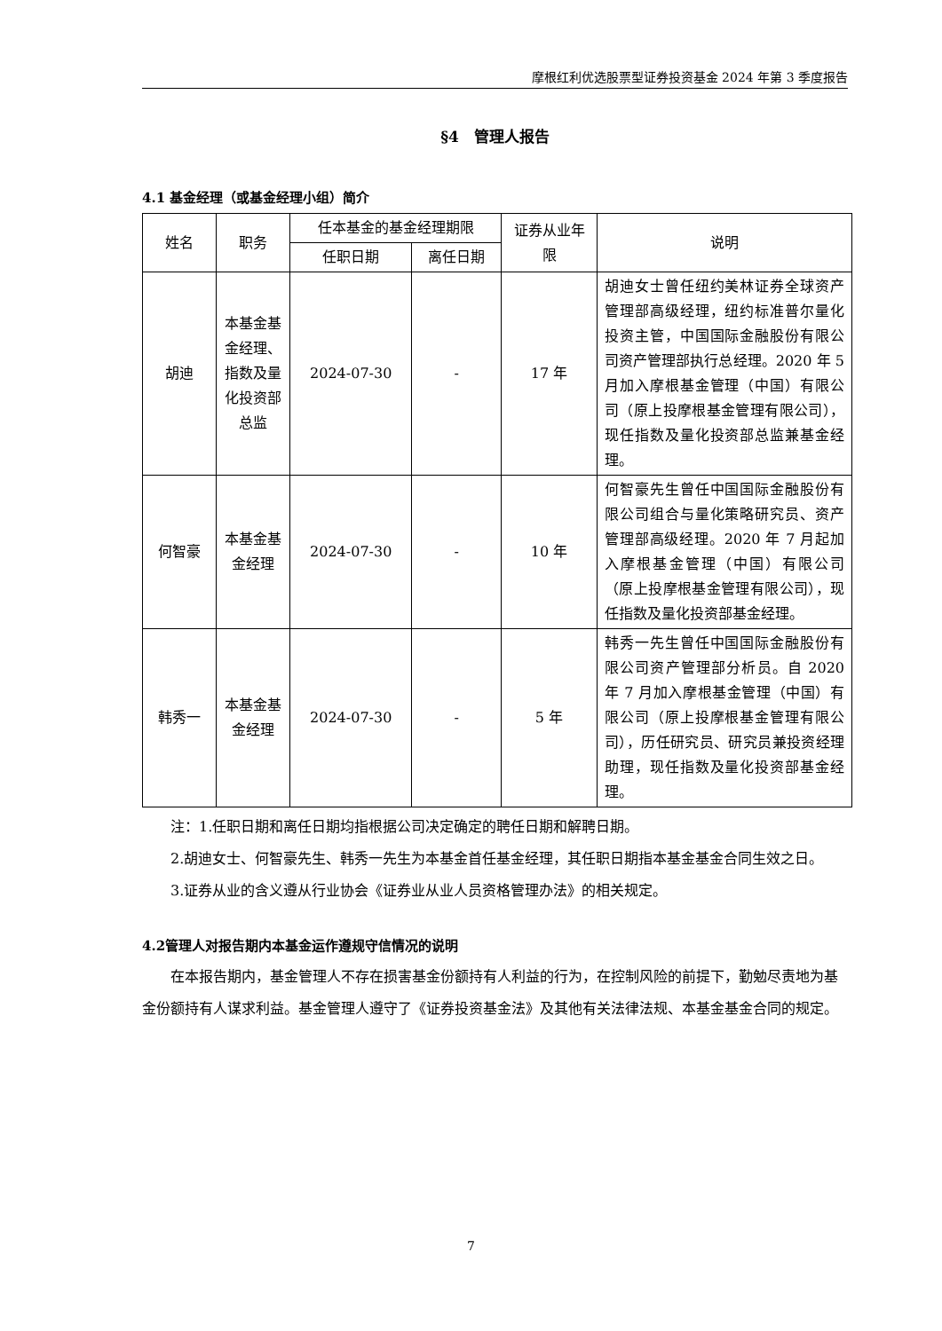摩根红利优选股票型证券投资基金 2024 年第 3 季度报告
§4　管理人报告
4.1 基金经理（或基金经理小组）简介
| 姓名 | 职务 | 任本基金的基金经理期限 | | 证券从业年限 | 说明 |
| --- | --- | --- | --- | --- | --- |
| | | 任职日期 | 离任日期 | | |
| 胡迪 | 本基金基金经理、指数及量化投资部总监 | 2024-07-30 | - | 17 年 | 胡迪女士曾任纽约美林证券全球资产管理部高级经理，纽约标准普尔量化投资主管，中国国际金融股份有限公司资产管理部执行总经理。2020 年 5 月加入摩根基金管理（中国）有限公司（原上投摩根基金管理有限公司），现任指数及量化投资部总监兼基金经理。 |
| 何智豪 | 本基金基金经理 | 2024-07-30 | - | 10 年 | 何智豪先生曾任中国国际金融股份有限公司组合与量化策略研究员、资产管理部高级经理。2020 年 7 月起加入摩根基金管理（中国）有限公司（原上投摩根基金管理有限公司），现任指数及量化投资部基金经理。 |
| 韩秀一 | 本基金基金经理 | 2024-07-30 | - | 5 年 | 韩秀一先生曾任中国国际金融股份有限公司资产管理部分析员。自 2020 年 7 月加入摩根基金管理（中国）有限公司（原上投摩根基金管理有限公司），历任研究员、研究员兼投资经理助理，现任指数及量化投资部基金经理。 |
注：1.任职日期和离任日期均指根据公司决定确定的聘任日期和解聘日期。
2.胡迪女士、何智豪先生、韩秀一先生为本基金首任基金经理，其任职日期指本基金基金合同生效之日。
3.证券从业的含义遵从行业协会《证券业从业人员资格管理办法》的相关规定。
4.2管理人对报告期内本基金运作遵规守信情况的说明
在本报告期内，基金管理人不存在损害基金份额持有人利益的行为，在控制风险的前提下，勤勉尽责地为基金份额持有人谋求利益。基金管理人遵守了《证券投资基金法》及其他有关法律法规、本基金基金合同的规定。
7